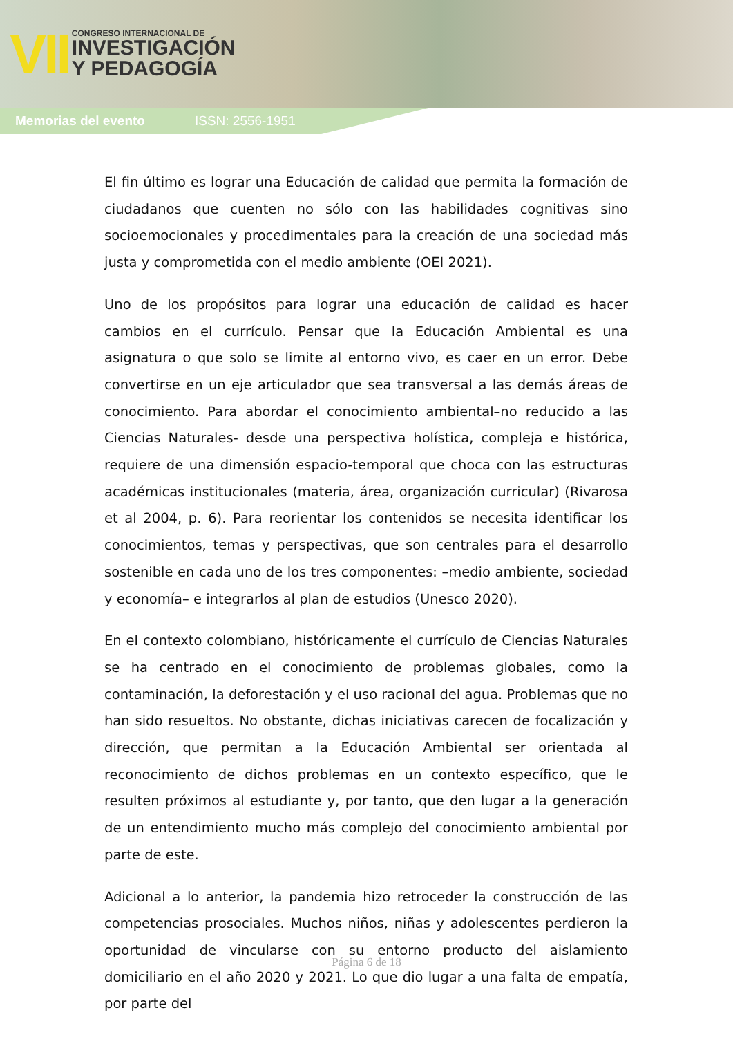VII
CONGRESO INTERNACIONAL DE
INVESTIGACIÓN
Y PEDAGOGÍA
Memorias del evento ISSN: 2556-1951
El fin último es lograr una Educación de calidad que permita la formación de ciudadanos que cuenten no sólo con las habilidades cognitivas sino socioemocionales y procedimentales para la creación de una sociedad más justa y comprometida con el medio ambiente (OEI 2021).
Uno de los propósitos para lograr una educación de calidad es hacer cambios en el currículo. Pensar que la Educación Ambiental es una asignatura o que solo se limite al entorno vivo, es caer en un error. Debe convertirse en un eje articulador que sea transversal a las demás áreas de conocimiento. Para abordar el conocimiento ambiental–no reducido a las Ciencias Naturales- desde una perspectiva holística, compleja e histórica, requiere de una dimensión espacio-temporal que choca con las estructuras académicas institucionales (materia, área, organización curricular) (Rivarosa et al 2004, p. 6). Para reorientar los contenidos se necesita identificar los conocimientos, temas y perspectivas, que son centrales para el desarrollo sostenible en cada uno de los tres componentes: –medio ambiente, sociedad y economía– e integrarlos al plan de estudios (Unesco 2020).
En el contexto colombiano, históricamente el currículo de Ciencias Naturales se ha centrado en el conocimiento de problemas globales, como la contaminación, la deforestación y el uso racional del agua. Problemas que no han sido resueltos. No obstante, dichas iniciativas carecen de focalización y dirección, que permitan a la Educación Ambiental ser orientada al reconocimiento de dichos problemas en un contexto específico, que le resulten próximos al estudiante y, por tanto, que den lugar a la generación de un entendimiento mucho más complejo del conocimiento ambiental por parte de este.
Adicional a lo anterior, la pandemia hizo retroceder la construcción de las competencias prosociales. Muchos niños, niñas y adolescentes perdieron la oportunidad de vincularse con su entorno producto del aislamiento domiciliario en el año 2020 y 2021. Lo que dio lugar a una falta de empatía, por parte del
Página 6 de 18